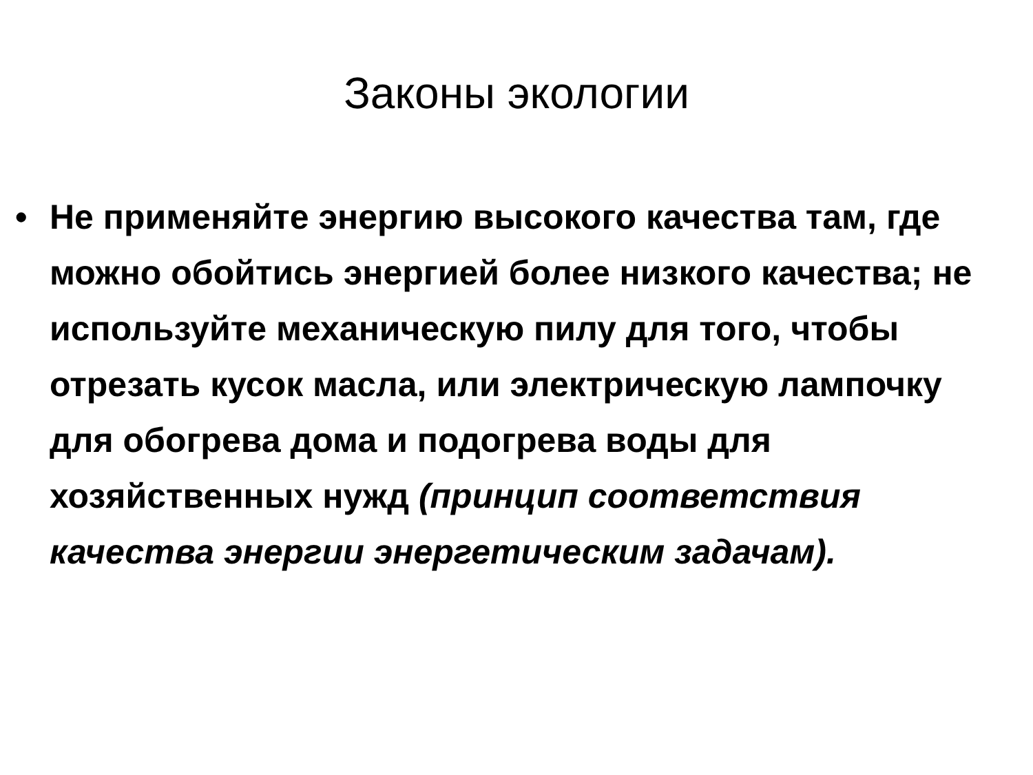Законы экологии
• Не применяйте энергию высокого качества там, где можно обойтись энергией более низкого качества; не используйте механическую пилу для того, чтобы отрезать кусок масла, или электрическую лампочку для обогрева дома и подогрева воды для хозяйственных нужд (принцип соответствия качества энергии энергетическим задачам).